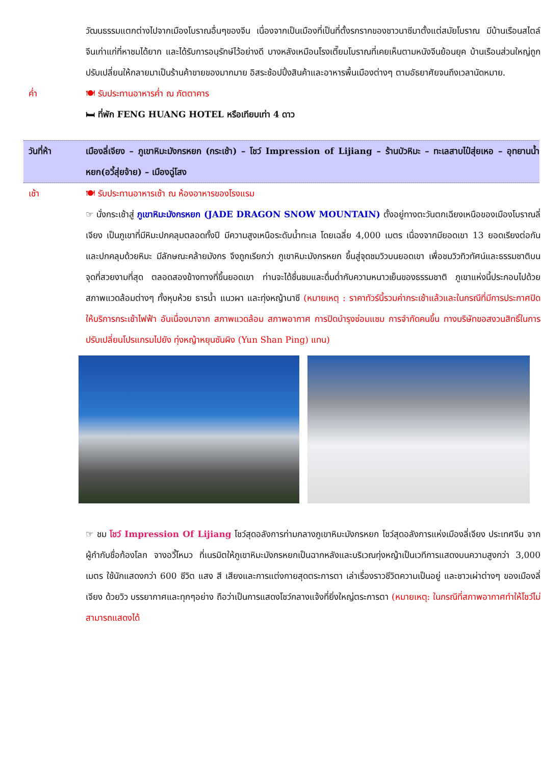วัฒนธรรมแตกต่างไปจากเมืองโบราณอื่นๆของจีน เนื่องจากเป็นเมืองที่เป็นที่ตั้งรกรากของชาวนาซีมาตั้งแต่สมัยโบราณ มีบ้านเรือนสไตล์จีนเก่าแก่ที่หาชมได้ยาก และได้รับการอนุรักษ์ไว้อย่างดี บางหลังเหมือนโรงเตี๊ยมโบราณที่เคยเห็นตามหนังจีนย้อนยุค บ้านเรือนส่วนใหญ่ถูกปรับเปลี่ยนให้กลายมาเป็นร้านค้าขายของมากมาย อิสระช้อปปิ้งสินค้าและอาหารพื้นเมืองต่างๆ ตามอัธยาศัยจนถึงเวลานัดหมาย.
ค่ำ 🍽 รับประทานอาหารค่ำ ณ ภัตตาคาร
🛏 ที่พัก FENG HUANG HOTEL หรือเทียบเท่า 4 ดาว
วันที่ห้า เมืองลี่เจียง – ภูเขาหิมะมังกรหยก (กระเช้า) – โชว์ Impression of Lijiang – ร้านบัวหิมะ – ทะเลสาบไป๋สุ่ยเหอ – อุทยานน้ำหยก(อวี้สุ่ยจ้าย) – เมืองฉู่โสง
เช้า 🍽 รับประทานอาหารเช้า ณ ห้องอาหารของโรงแรม
☞ นั่งกระเช้าสู่ ภูเขาหิมะมังกรหยก (JADE DRAGON SNOW MOUNTAIN) ตั้งอยู่ทางตะวันตกเฉียงเหนือของเมืองโบราณลี่เจียง เป็นภูเขาที่มีหิมะปกคลุมตลอดทั้งปี มีความสูงเหนือระดับน้ำทะเล โดยเฉลี่ย 4,000 เมตร เนื่องจากมียอดเขา 13 ยอดเรียงต่อกันและปกคลุมด้วยหิมะ มีลักษณะคล้ายมังกร จึงถูกเรียกว่า ภูเขาหิมะมังกรหยก ขึ้นสู่จุดชมวิวบนยอดเขา เพื่อชมวิวทิวทัศน์และธรรมชาติบนจุดที่สวยงามที่สุด ตลอดสองข้างทางที่ขึ้นยอดเขา ท่านจะได้ชื่นชมและดื่มด่ำกับความหนาวเย็นของธรรมชาติ ภูเขาแห่งนี้ประกอบไปด้วยสภาพแวดล้อมต่างๆ ทั้งหุบห้วย ธารน้ำ แนวผา และทุ่งหญ้านาซี (หมายเหตุ : ราคาทัวร์นี้รวมค่ากระเช้าแล้วและในกรณีที่มีการประกาศปิดให้บริการกระเช้าไฟฟ้า อันเนื่องมาจาก สภาพแวดล้อม สภาพอากาศ การปิดบำรุงซ่อมแซม การจำกัดคนขึ้น ทางบริษัทขอสงวนสิทธิ์ในการปรับเปลี่ยนโปรแกรมไปยัง ทุ่งหญ้าหยุนซันผิง (Yun Shan Ping) แทน)
☞ ชม โชว์ Impression Of Lijiang โชว์สุดอลังการท่ามกลางภูเขาหิมะมังกรหยก โชว์สุดอลังการแห่งเมืองลี่เจียง ประเทศจีน จากผู้กำกับชื่อก้องโลก จางอวี้โหมว ที่เนรมิตให้ภูเขาหิมะมังกรหยกเป็นฉากหลังและบริเวณทุ่งหญ้าเป็นเวทีการแสดงบนความสูงกว่า 3,000 เมตร ใช้นักแสดงกว่า 600 ชีวิต แสง สี เสียงและการแต่งกายสุดตระการตา เล่าเรื่องราวชีวิตความเป็นอยู่ และชาวเผ่าต่างๆ ของเมืองลี่เจียง ด้วยวิว บรรยากาศและทุกๆอย่าง ถือว่าเป็นการแสดงโชว์กลางแจ้งที่ยิ่งใหญ่ตระการตา (หมายเหตุ: ในกรณีที่สภาพอากาศทำให้โชว์ไม่สามารถแสดงได้